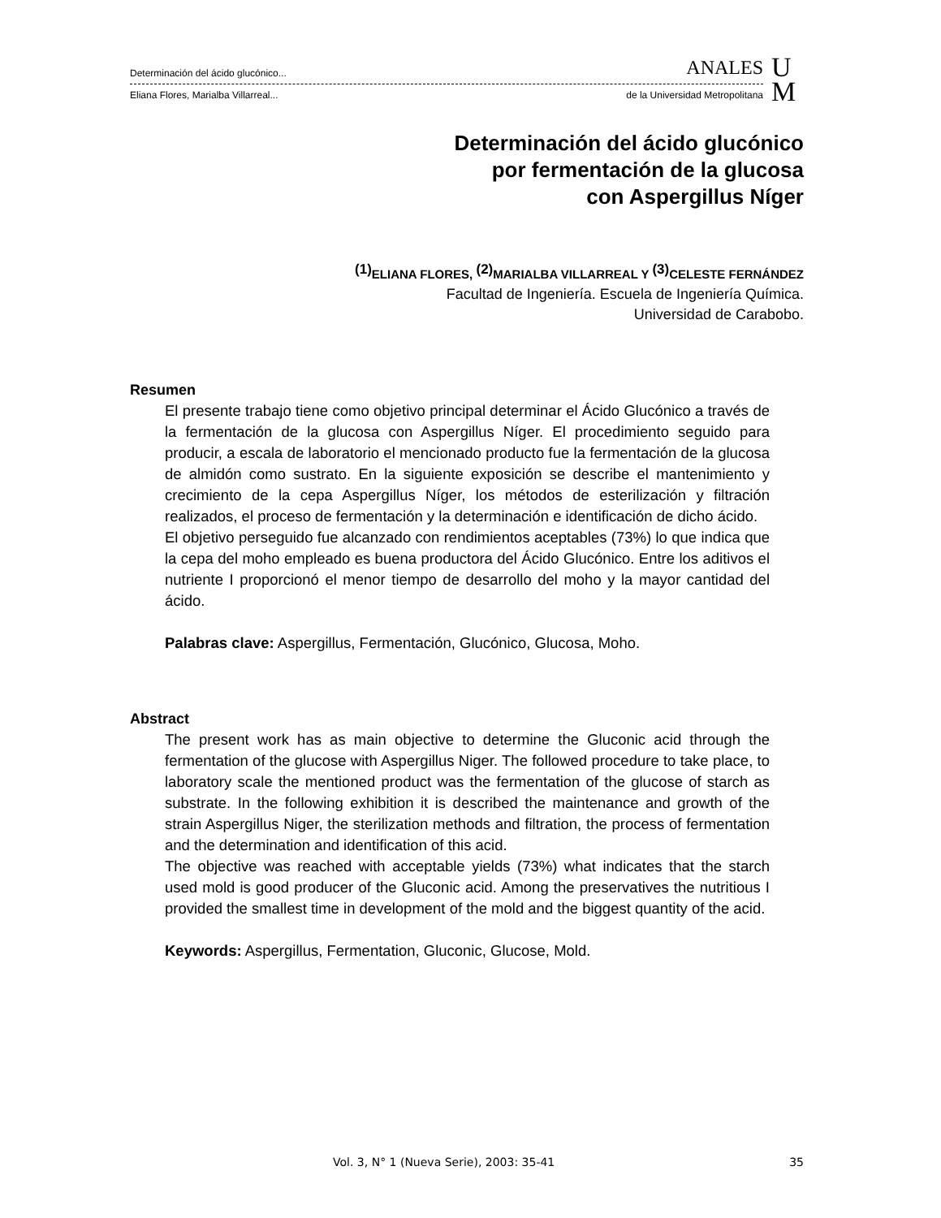Determinación del ácido glucónico... ANALES
Eliana Flores, Marialba Villarreal... de la Universidad Metropolitana
U
M
Determinación del ácido glucónico
por fermentación de la glucosa
con Aspergillus Níger
<sup>(1)</sup> ELIANA FLORES, <sup>(2)</sup>MARIALBA VILLARREAL Y <sup>(3)</sup>CELESTE FERNÁNDEZ
Facultad de Ingeniería. Escuela de Ingeniería Química.
Universidad de Carabobo.
Resumen
El presente trabajo tiene como objetivo principal determinar el Ácido Glucónico a través de la fermentación de la glucosa con Aspergillus Níger. El procedimiento seguido para producir, a escala de laboratorio el mencionado producto fue la fermentación de la glucosa de almidón como sustrato. En la siguiente exposición se describe el mantenimiento y crecimiento de la cepa Aspergillus Níger, los métodos de esterilización y filtración realizados, el proceso de fermentación y la determinación e identificación de dicho ácido.
El objetivo perseguido fue alcanzado con rendimientos aceptables (73%) lo que indica que la cepa del moho empleado es buena productora del Ácido Glucónico. Entre los aditivos el nutriente I proporcionó el menor tiempo de desarrollo del moho y la mayor cantidad del ácido.
Palabras clave: Aspergillus, Fermentación, Glucónico, Glucosa, Moho.
Abstract
The present work has as main objective to determine the Gluconic acid through the fermentation of the glucose with Aspergillus Niger. The followed procedure to take place, to laboratory scale the mentioned product was the fermentation of the glucose of starch as substrate. In the following exhibition it is described the maintenance and growth of the strain Aspergillus Niger, the sterilization methods and filtration, the process of fermentation and the determination and identification of this acid.
The objective was reached with acceptable yields (73%) what indicates that the starch used mold is good producer of the Gluconic acid. Among the preservatives the nutritious I provided the smallest time in development of the mold and the biggest quantity of the acid.
Keywords: Aspergillus, Fermentation, Gluconic, Glucose, Mold.
Vol. 3, N° 1 (Nueva Serie), 2003: 35-41 35